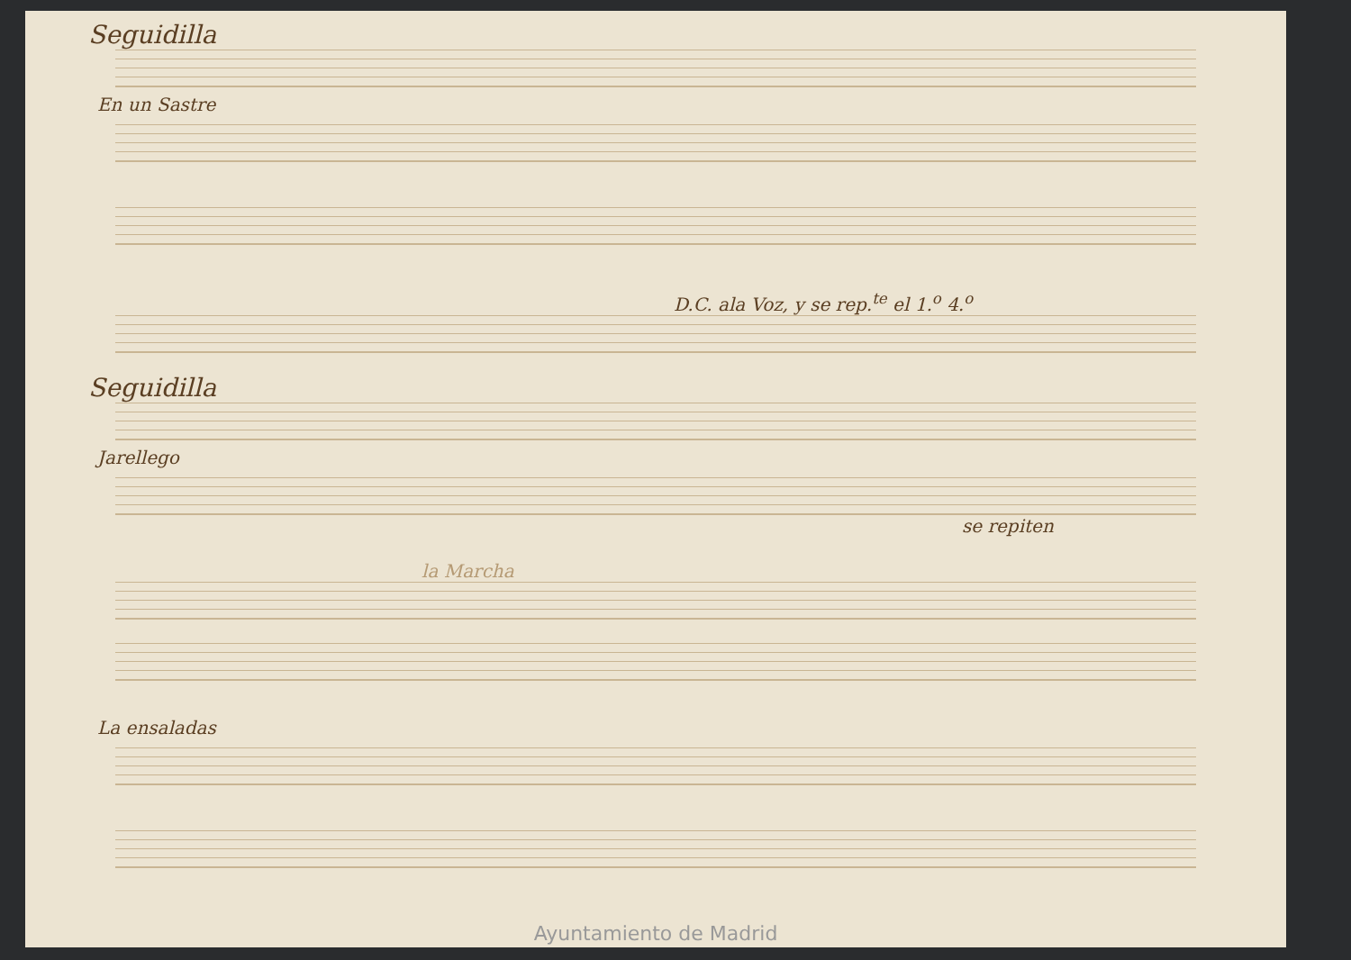Seguidilla
En un Sastre
D.C. ala Voz, y se rep.<sup>te</sup> el 1.<sup>o</sup> 4.<sup>o</sup>
Seguidilla
Jarellego
se repiten
la Marcha
La ensaladas
Ayuntamiento de Madrid